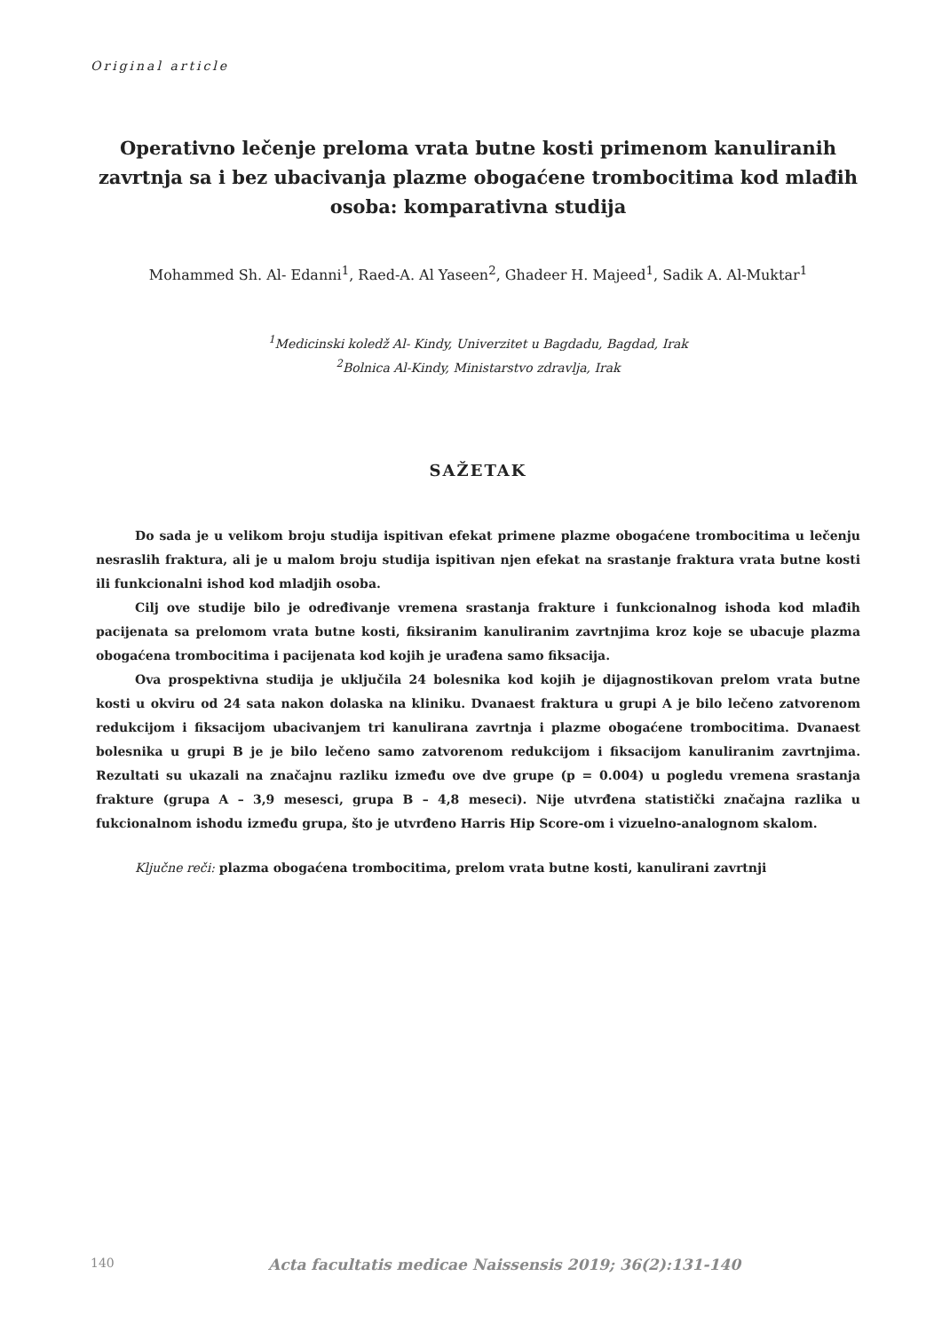Original article
Operativno lečenje preloma vrata butne kosti primenom kanuliranih zavrtnja sa i bez ubacivanja plazme obogaćene trombocitima kod mlađih osoba: komparativna studija
Mohammed Sh. Al- Edanni<sup>1</sup>, Raed-A. Al Yaseen<sup>2</sup>, Ghadeer H. Majeed<sup>1</sup>, Sadik A. Al-Muktar<sup>1</sup>
<sup>1</sup> Medicinski koledž Al- Kindy, Univerzitet u Bagdadu, Bagdad, Irak
<sup>2</sup> Bolnica Al-Kindy, Ministarstvo zdravlja, Irak
SAŽETAK
Do sada je u velikom broju studija ispitivan efekat primene plazme obogaćene trombocitima u lečenju nesraslih fraktura, ali je u malom broju studija ispitivan njen efekat na srastanje fraktura vrata butne kosti ili funkcionalni ishod kod mladjih osoba.
Cilj ove studije bilo je određivanje vremena srastanja frakture i funkcionalnog ishoda kod mlađih pacijenata sa prelomom vrata butne kosti, fiksiranim kanuliranim zavrtnjima kroz koje se ubacuje plazma obogaćena trombocitima i pacijenata kod kojih je urađena samo fiksacija.
Ova prospektivna studija je uključila 24 bolesnika kod kojih je dijagnostikovan prelom vrata butne kosti u okviru od 24 sata nakon dolaska na kliniku. Dvanaest fraktura u grupi A je bilo lečeno zatvorenom redukcijom i fiksacijom ubacivanjem tri kanulirana zavrtnja i plazme obogaćene trombocitima. Dvanaest bolesnika u grupi B je je bilo lečeno samo zatvorenom redukcijom i fiksacijom kanuliranim zavrtnjima. Rezultati su ukazali na značajnu razliku između ove dve grupe (p = 0.004) u pogledu vremena srastanja frakture (grupa A – 3,9 mesesci, grupa B – 4,8 meseci). Nije utvrđena statistički značajna razlika u fukcionalnom ishodu između grupa, što je utvrđeno Harris Hip Score-om i vizuelno-analognom skalom.
Ključne reči: plazma obogaćena trombocitima, prelom vrata butne kosti, kanulirani zavrtnji
140 Acta facultatis medicae Naissensis 2019; 36(2):131-140